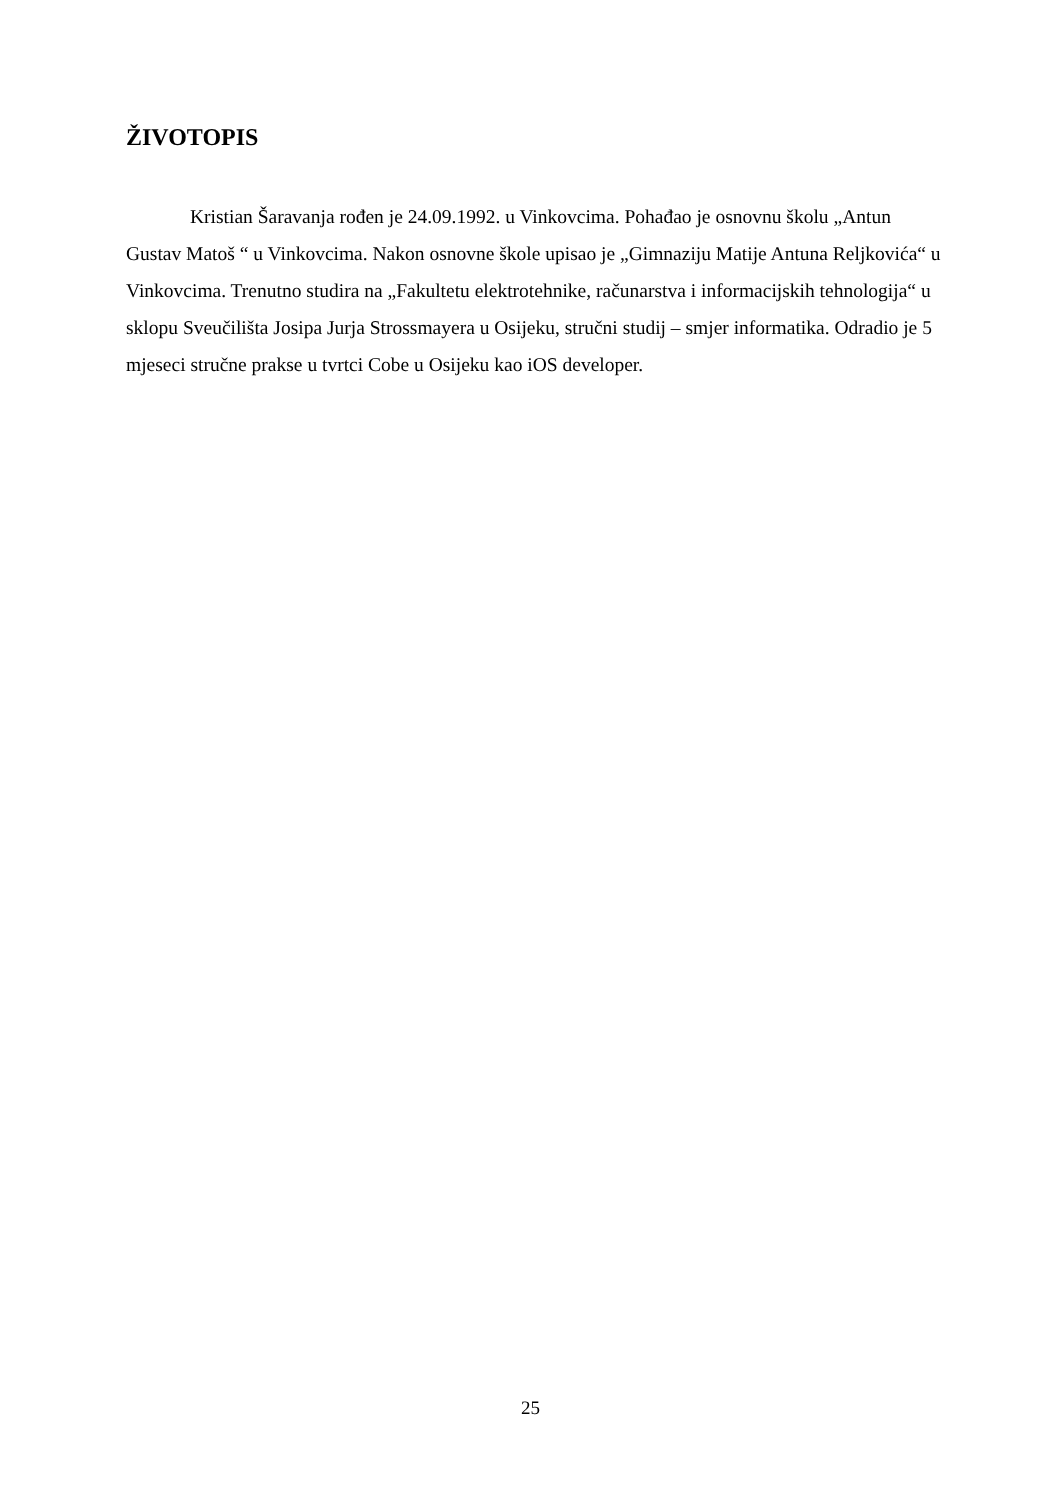ŽIVOTOPIS
Kristian Šaravanja rođen je 24.09.1992. u Vinkovcima. Pohađao je osnovnu školu „Antun Gustav Matoš “ u Vinkovcima. Nakon osnovne škole upisao je „Gimnaziju Matije Antuna Reljkovića“ u Vinkovcima. Trenutno studira na „Fakultetu elektrotehnike, računarstva i informacijskih tehnologija“ u sklopu Sveučilišta Josipa Jurja Strossmayera u Osijeku, stručni studij – smjer informatika. Odradio je 5 mjeseci stručne prakse u tvrtci Cobe u Osijeku kao iOS developer.
25